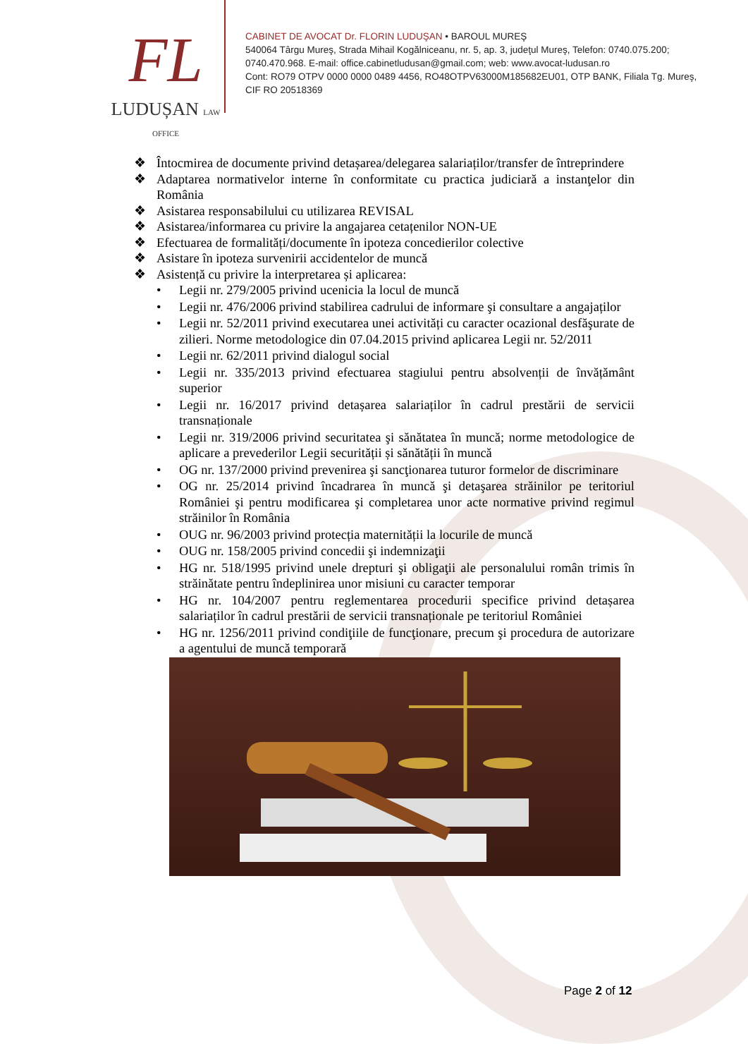FL
LUDUȘAN LAW OFFICE
CABINET DE AVOCAT Dr. FLORIN LUDUŞAN • BAROUL MUREŞ
540064 Târgu Mureş, Strada Mihail Kogălniceanu, nr. 5, ap. 3, judeţul Mureş, Telefon: 0740.075.200; 0740.470.968. E-mail: office.cabinetludusan@gmail.com; web: www.avocat-ludusan.ro
Cont: RO79 OTPV 0000 0000 0489 4456, RO48OTPV63000M185682EU01, OTP BANK, Filiala Tg. Mureş, CIF RO 20518369
❖ Întocmirea de documente privind detașarea/delegarea salariaților/transfer de întreprindere
❖ Adaptarea normativelor interne în conformitate cu practica judiciară a instanţelor din România
❖ Asistarea responsabilului cu utilizarea REVISAL
❖ Asistarea/informarea cu privire la angajarea cetațenilor NON-UE
❖ Efectuarea de formalități/documente în ipoteza concedierilor colective
❖ Asistare în ipoteza survenirii accidentelor de muncă
❖ Asistență cu privire la interpretarea și aplicarea:
• Legii nr. 279/2005 privind ucenicia la locul de muncă
• Legii nr. 476/2006 privind stabilirea cadrului de informare şi consultare a angajaților
• Legii nr. 52/2011 privind executarea unei activități cu caracter ocazional desfăşurate de zilieri. Norme metodologice din 07.04.2015 privind aplicarea Legii nr. 52/2011
• Legii nr. 62/2011 privind dialogul social
• Legii nr. 335/2013 privind efectuarea stagiului pentru absolvenții de învățământ superior
• Legii nr. 16/2017 privind detașarea salariaților în cadrul prestării de servicii transnaționale
• Legii nr. 319/2006 privind securitatea şi sănătatea în muncă; norme metodologice de aplicare a prevederilor Legii securității și sănătății în muncă
• OG nr. 137/2000 privind prevenirea şi sancţionarea tuturor formelor de discriminare
• OG nr. 25/2014 privind încadrarea în muncă şi detaşarea străinilor pe teritoriul României şi pentru modificarea şi completarea unor acte normative privind regimul străinilor în România
• OUG nr. 96/2003 privind protecția maternității la locurile de muncă
• OUG nr. 158/2005 privind concedii şi indemnizaţii
• HG nr. 518/1995 privind unele drepturi şi obligaţii ale personalului român trimis în străinătate pentru îndeplinirea unor misiuni cu caracter temporar
• HG nr. 104/2007 pentru reglementarea procedurii specifice privind detașarea salariaților în cadrul prestării de servicii transnaționale pe teritoriul României
• HG nr. 1256/2011 privind condiţiile de funcţionare, precum şi procedura de autorizare a agentului de muncă temporară
Page 2 of 12